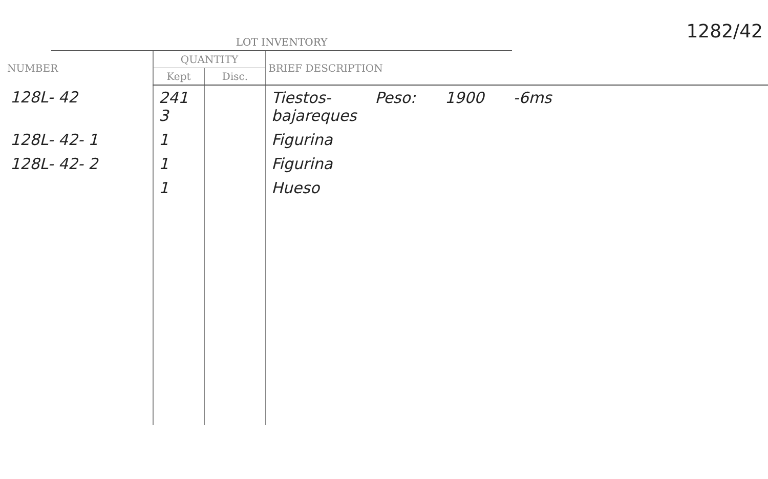1282/42
LOT INVENTORY
| NUMBER | QUANTITY | | BRIEF DESCRIPTION |
| --- | --- | --- | --- |
| | Kept | Disc. | |
| 128L- 42 | 241 3 | | Tiestos- Peso: 1900 -6ms bajareques |
| 128L- 42- 1 | 1 | | Figurina |
| 128L- 42- 2 | 1 | | Figurina |
| | 1 | | Hueso |